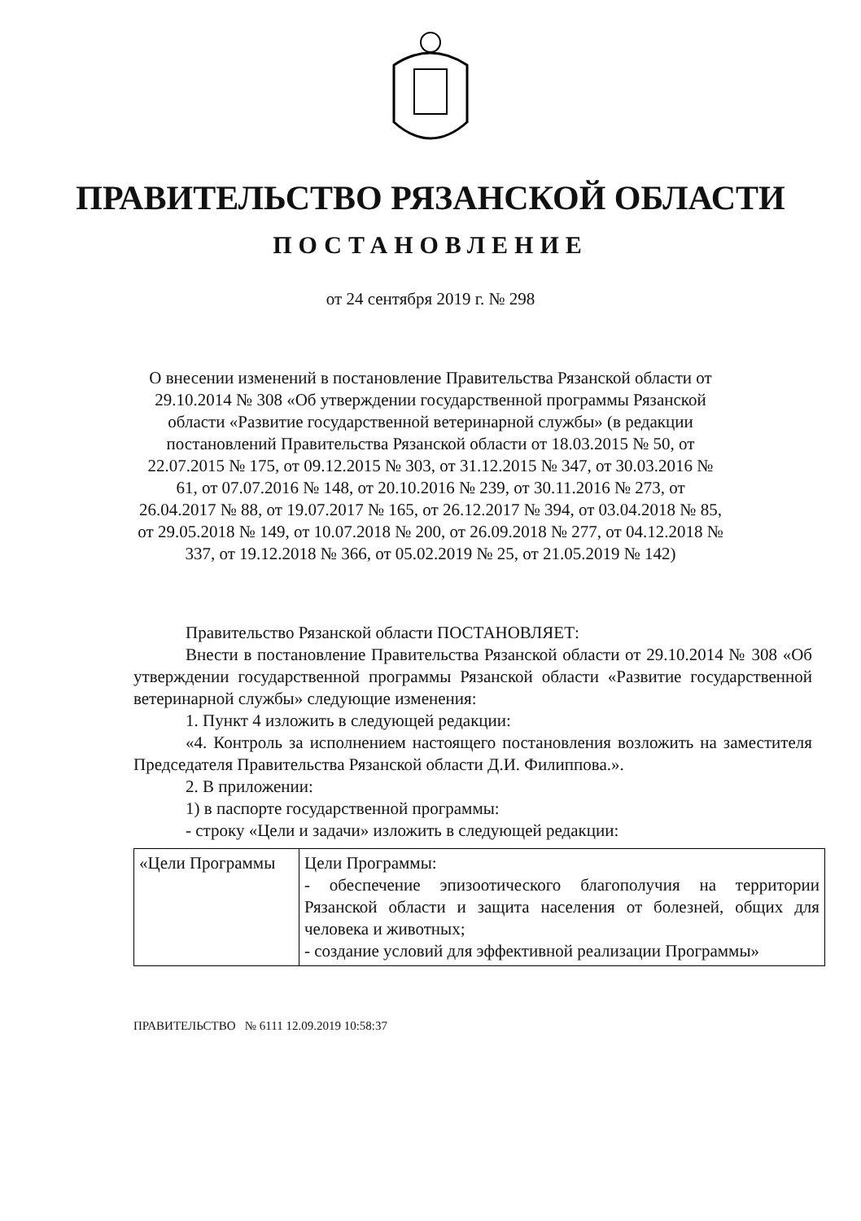ПРАВИТЕЛЬСТВО РЯЗАНСКОЙ ОБЛАСТИ
ПОСТАНОВЛЕНИЕ
от 24 сентября 2019 г. № 298
О внесении изменений в постановление Правительства Рязанской области от 29.10.2014 № 308 «Об утверждении государственной программы Рязанской области «Развитие государственной ветеринарной службы» (в редакции постановлений Правительства Рязанской области от 18.03.2015 № 50, от 22.07.2015 № 175, от 09.12.2015 № 303, от 31.12.2015 № 347, от 30.03.2016 № 61, от 07.07.2016 № 148, от 20.10.2016 № 239, от 30.11.2016 № 273, от 26.04.2017 № 88, от 19.07.2017 № 165, от 26.12.2017 № 394, от 03.04.2018 № 85, от 29.05.2018 № 149, от 10.07.2018 № 200, от 26.09.2018 № 277, от 04.12.2018 № 337, от 19.12.2018 № 366, от 05.02.2019 № 25, от 21.05.2019 № 142)
Правительство Рязанской области ПОСТАНОВЛЯЕТ:
Внести в постановление Правительства Рязанской области от 29.10.2014 № 308 «Об утверждении государственной программы Рязанской области «Развитие государственной ветеринарной службы» следующие изменения:
1. Пункт 4 изложить в следующей редакции:
«4. Контроль за исполнением настоящего постановления возложить на заместителя Председателя Правительства Рязанской области Д.И. Филиппова.».
2. В приложении:
1) в паспорте государственной программы:
- строку «Цели и задачи» изложить в следующей редакции:
| «Цели Программы | Цели Программы: - обеспечение эпизоотического благополучия на территории Рязанской области и защита населения от болезней, общих для человека и животных; - создание условий для эффективной реализации Программы» |
ПРАВИТЕЛЬСТВО № 6111 12.09.2019 10:58:37